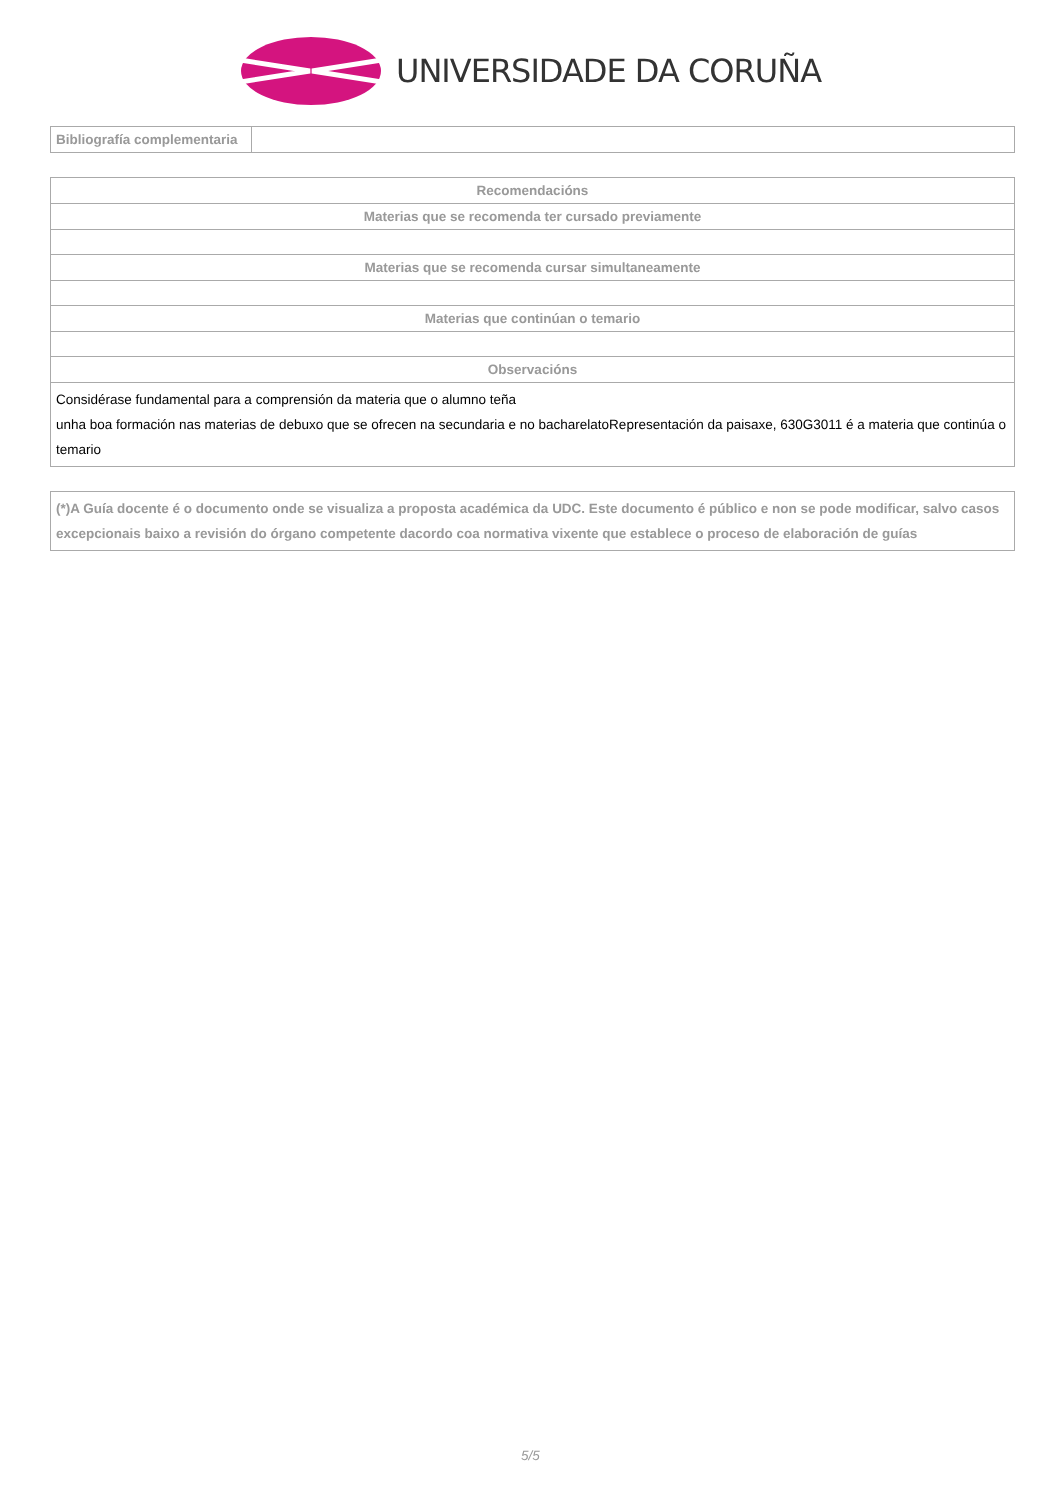UNIVERSIDADE DA CORUÑA
| Bibliografía complementaria | |
| Recomendacións |
| --- |
| Materias que se recomenda ter cursado previamente |
| Materias que se recomenda cursar simultaneamente |
| Materias que continúan o temario |
| Observacións |
| Considérase fundamental para a comprensión da materia que o alumno teña unha boa formación nas materias de debuxo que se ofrecen na secundaria e no bacharelatoRepresentación da paisaxe, 630G3011 é a materia que continúa o temario |
| (*)A Guía docente é o documento onde se visualiza a proposta académica da UDC. Este documento é público e non se pode modificar, salvo casos excepcionais baixo a revisión do órgano competente dacordo coa normativa vixente que establece o proceso de elaboración de guías |
| --- |
5/5